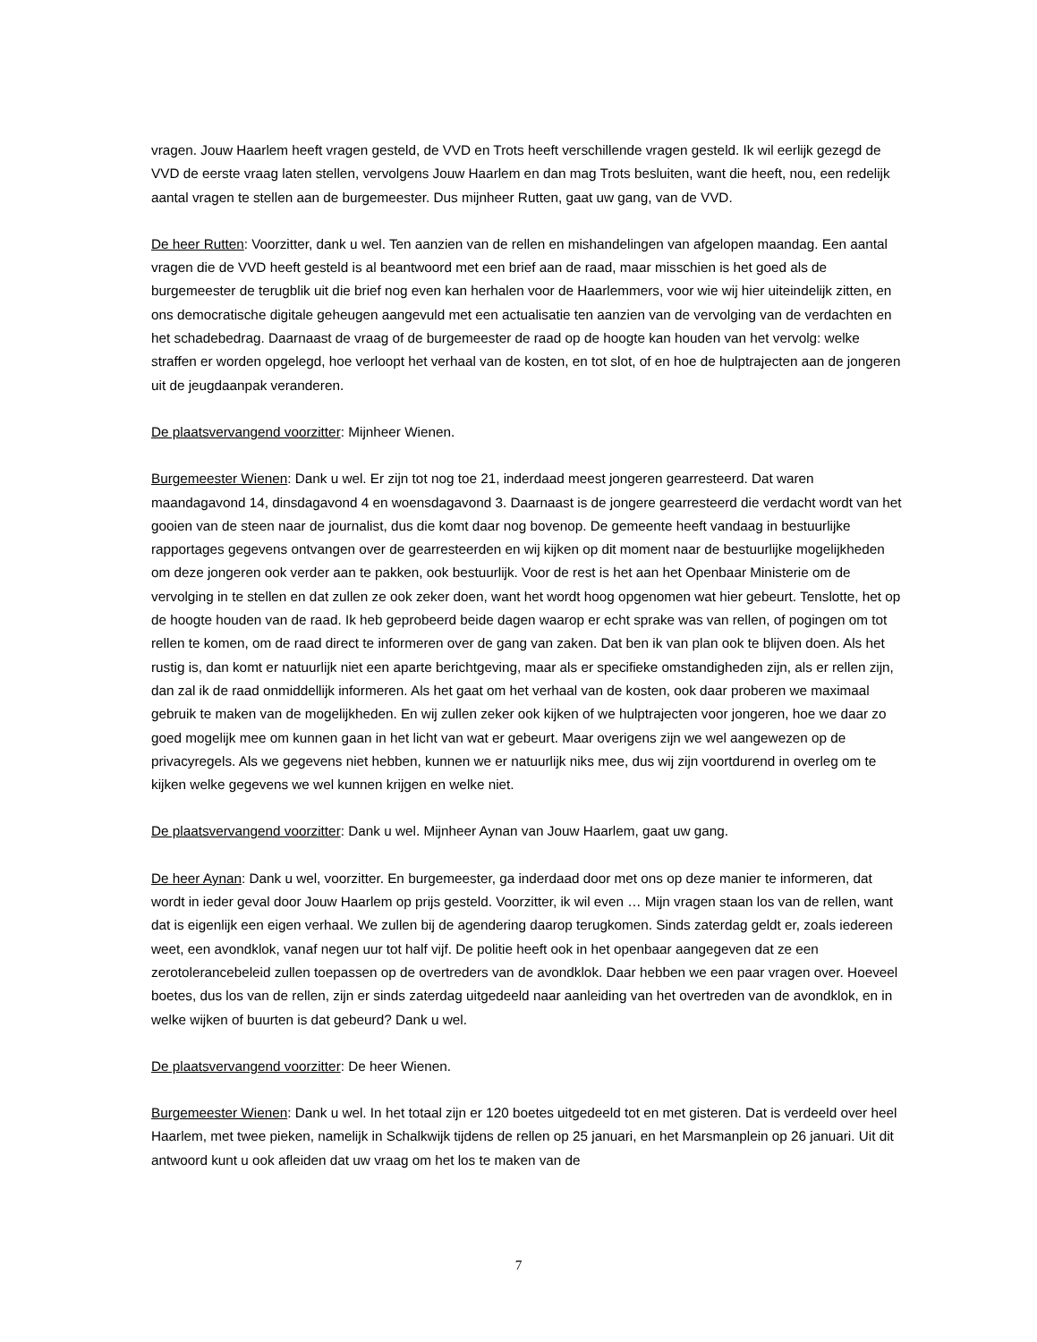vragen. Jouw Haarlem heeft vragen gesteld, de VVD en Trots heeft verschillende vragen gesteld. Ik wil eerlijk gezegd de VVD de eerste vraag laten stellen, vervolgens Jouw Haarlem en dan mag Trots besluiten, want die heeft, nou, een redelijk aantal vragen te stellen aan de burgemeester. Dus mijnheer Rutten, gaat uw gang, van de VVD.
De heer Rutten: Voorzitter, dank u wel. Ten aanzien van de rellen en mishandelingen van afgelopen maandag. Een aantal vragen die de VVD heeft gesteld is al beantwoord met een brief aan de raad, maar misschien is het goed als de burgemeester de terugblik uit die brief nog even kan herhalen voor de Haarlemmers, voor wie wij hier uiteindelijk zitten, en ons democratische digitale geheugen aangevuld met een actualisatie ten aanzien van de vervolging van de verdachten en het schadebedrag. Daarnaast de vraag of de burgemeester de raad op de hoogte kan houden van het vervolg: welke straffen er worden opgelegd, hoe verloopt het verhaal van de kosten, en tot slot, of en hoe de hulptrajecten aan de jongeren uit de jeugdaanpak veranderen.
De plaatsvervangend voorzitter: Mijnheer Wienen.
Burgemeester Wienen: Dank u wel. Er zijn tot nog toe 21, inderdaad meest jongeren gearresteerd. Dat waren maandagavond 14, dinsdagavond 4 en woensdagavond 3. Daarnaast is de jongere gearresteerd die verdacht wordt van het gooien van de steen naar de journalist, dus die komt daar nog bovenop. De gemeente heeft vandaag in bestuurlijke rapportages gegevens ontvangen over de gearresteerden en wij kijken op dit moment naar de bestuurlijke mogelijkheden om deze jongeren ook verder aan te pakken, ook bestuurlijk. Voor de rest is het aan het Openbaar Ministerie om de vervolging in te stellen en dat zullen ze ook zeker doen, want het wordt hoog opgenomen wat hier gebeurt. Tenslotte, het op de hoogte houden van de raad. Ik heb geprobeerd beide dagen waarop er echt sprake was van rellen, of pogingen om tot rellen te komen, om de raad direct te informeren over de gang van zaken. Dat ben ik van plan ook te blijven doen. Als het rustig is, dan komt er natuurlijk niet een aparte berichtgeving, maar als er specifieke omstandigheden zijn, als er rellen zijn, dan zal ik de raad onmiddellijk informeren. Als het gaat om het verhaal van de kosten, ook daar proberen we maximaal gebruik te maken van de mogelijkheden. En wij zullen zeker ook kijken of we hulptrajecten voor jongeren, hoe we daar zo goed mogelijk mee om kunnen gaan in het licht van wat er gebeurt. Maar overigens zijn we wel aangewezen op de privacyregels. Als we gegevens niet hebben, kunnen we er natuurlijk niks mee, dus wij zijn voortdurend in overleg om te kijken welke gegevens we wel kunnen krijgen en welke niet.
De plaatsvervangend voorzitter: Dank u wel. Mijnheer Aynan van Jouw Haarlem, gaat uw gang.
De heer Aynan: Dank u wel, voorzitter. En burgemeester, ga inderdaad door met ons op deze manier te informeren, dat wordt in ieder geval door Jouw Haarlem op prijs gesteld. Voorzitter, ik wil even … Mijn vragen staan los van de rellen, want dat is eigenlijk een eigen verhaal. We zullen bij de agendering daarop terugkomen. Sinds zaterdag geldt er, zoals iedereen weet, een avondklok, vanaf negen uur tot half vijf. De politie heeft ook in het openbaar aangegeven dat ze een zerotolerancebeleid zullen toepassen op de overtreders van de avondklok. Daar hebben we een paar vragen over. Hoeveel boetes, dus los van de rellen, zijn er sinds zaterdag uitgedeeld naar aanleiding van het overtreden van de avondklok, en in welke wijken of buurten is dat gebeurd? Dank u wel.
De plaatsvervangend voorzitter: De heer Wienen.
Burgemeester Wienen: Dank u wel. In het totaal zijn er 120 boetes uitgedeeld tot en met gisteren. Dat is verdeeld over heel Haarlem, met twee pieken, namelijk in Schalkwijk tijdens de rellen op 25 januari, en het Marsmanplein op 26 januari. Uit dit antwoord kunt u ook afleiden dat uw vraag om het los te maken van de
7